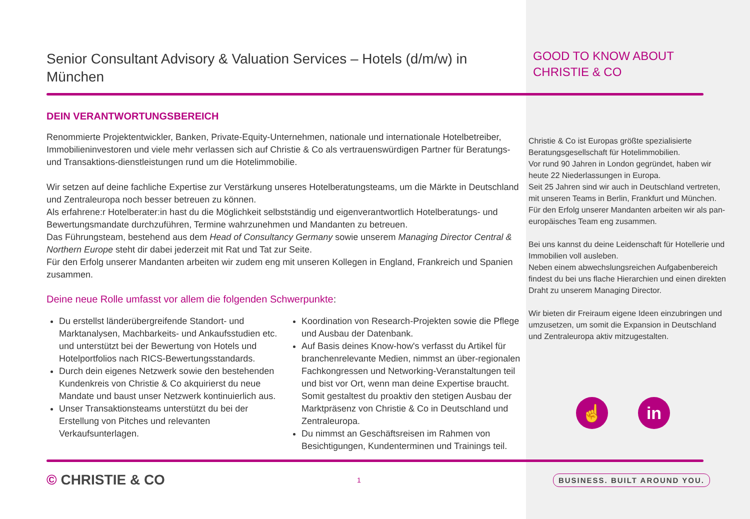Senior Consultant Advisory & Valuation Services – Hotels (d/m/w) in München
DEIN VERANTWORTUNGSBEREICH
Renommierte Projektentwickler, Banken, Private-Equity-Unternehmen, nationale und internationale Hotelbetreiber, Immobilieninvestoren und viele mehr verlassen sich auf Christie & Co als vertrauenswürdigen Partner für Beratungs- und Transaktions-dienstleistungen rund um die Hotelimmobilie.
Wir setzen auf deine fachliche Expertise zur Verstärkung unseres Hotelberatungsteams, um die Märkte in Deutschland und Zentraleuropa noch besser betreuen zu können.
Als erfahrene:r Hotelberater:in hast du die Möglichkeit selbstständig und eigenverantwortlich Hotelberatungs- und Bewertungsmandate durchzuführen, Termine wahrzunehmen und Mandanten zu betreuen.
Das Führungsteam, bestehend aus dem Head of Consultancy Germany sowie unserem Managing Director Central & Northern Europe steht dir dabei jederzeit mit Rat und Tat zur Seite.
Für den Erfolg unserer Mandanten arbeiten wir zudem eng mit unseren Kollegen in England, Frankreich und Spanien zusammen.
Deine neue Rolle umfasst vor allem die folgenden Schwerpunkte:
Du erstellst länderübergreifende Standort- und Marktanalysen, Machbarkeits- und Ankaufsstudien etc. und unterstützt bei der Bewertung von Hotels und Hotelportfolios nach RICS-Bewertungsstandards.
Durch dein eigenes Netzwerk sowie den bestehenden Kundenkreis von Christie & Co akquirierst du neue Mandate und baust unser Netzwerk kontinuierlich aus.
Unser Transaktionsteams unterstützt du bei der Erstellung von Pitches und relevanten Verkaufsunterlagen.
Koordination von Research-Projekten sowie die Pflege und Ausbau der Datenbank.
Auf Basis deines Know-how's verfasst du Artikel für branchenrelevante Medien, nimmst an über-regionalen Fachkongressen und Networking-Veranstaltungen teil und bist vor Ort, wenn man deine Expertise braucht. Somit gestaltest du proaktiv den stetigen Ausbau der Marktpräsenz von Christie & Co in Deutschland und Zentraleuropa.
Du nimmst an Geschäftsreisen im Rahmen von Besichtigungen, Kundenterminen und Trainings teil.
GOOD TO KNOW ABOUT
CHRISTIE & CO
Christie & Co ist Europas größte spezialisierte Beratungsgesellschaft für Hotelimmobilien.
Vor rund 90 Jahren in London gegründet, haben wir heute 22 Niederlassungen in Europa.
Seit 25 Jahren sind wir auch in Deutschland vertreten, mit unseren Teams in Berlin, Frankfurt und München. Für den Erfolg unserer Mandanten arbeiten wir als pan-europäisches Team eng zusammen.
Bei uns kannst du deine Leidenschaft für Hotellerie und Immobilien voll ausleben.
Neben einem abwechslungsreichen Aufgabenbereich findest du bei uns flache Hierarchien und einen direkten Draht zu unserem Managing Director.
Wir bieten dir Freiraum eigene Ideen einzubringen und umzusetzen, um somit die Expansion in Deutschland und Zentraleuropa aktiv mitzugestalten.
☝ in
© CHRISTIE & CO
1
BUSINESS. BUILT AROUND YOU.